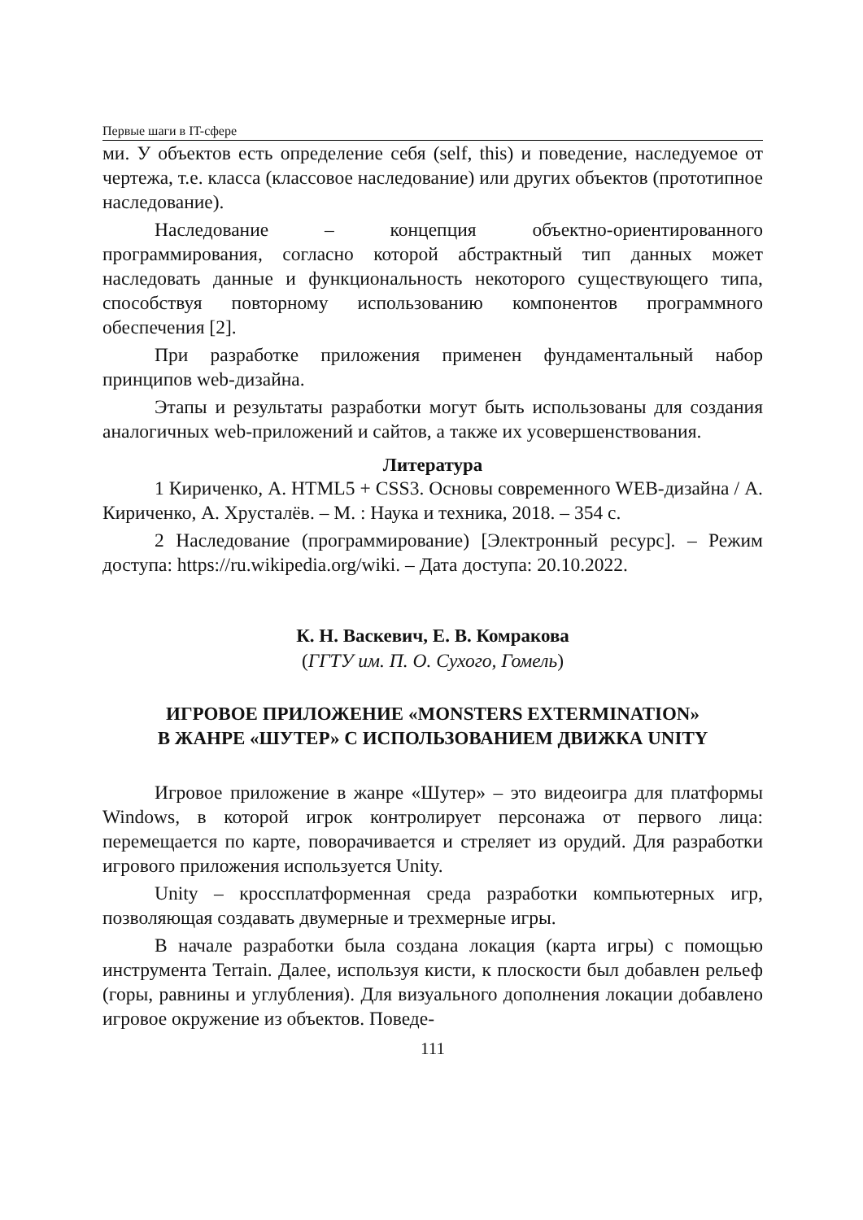Первые шаги в IT-сфере
ми. У объектов есть определение себя (self, this) и поведение, наследуемое от чертежа, т.е. класса (классовое наследование) или других объектов (прототипное наследование).
Наследование – концепция объектно-ориентированного программирования, согласно которой абстрактный тип данных может наследовать данные и функциональность некоторого существующего типа, способствуя повторному использованию компонентов программного обеспечения [2].
При разработке приложения применен фундаментальный набор принципов web-дизайна.
Этапы и результаты разработки могут быть использованы для создания аналогичных web-приложений и сайтов, а также их усовершенствования.
Литература
1 Кириченко, А. HTML5 + CSS3. Основы современного WEB-дизайна / А. Кириченко, А. Хрусталёв. – М. : Наука и техника, 2018. – 354 с.
2 Наследование (программирование) [Электронный ресурс]. – Режим доступа: https://ru.wikipedia.org/wiki. – Дата доступа: 20.10.2022.
К. Н. Васкевич, Е. В. Комракова
(ГГТУ им. П. О. Сухого, Гомель)
ИГРОВОЕ ПРИЛОЖЕНИЕ «MONSTERS EXTERMINATION»
В ЖАНРЕ «ШУТЕР» С ИСПОЛЬЗОВАНИЕМ ДВИЖКА UNITY
Игровое приложение в жанре «Шутер» – это видеоигра для платформы Windows, в которой игрок контролирует персонажа от первого лица: перемещается по карте, поворачивается и стреляет из орудий. Для разработки игрового приложения используется Unity.
Unity – кроссплатформенная среда разработки компьютерных игр, позволяющая создавать двумерные и трехмерные игры.
В начале разработки была создана локация (карта игры) с помощью инструмента Terrain. Далее, используя кисти, к плоскости был добавлен рельеф (горы, равнины и углубления). Для визуального дополнения локации добавлено игровое окружение из объектов. Поведе-
111